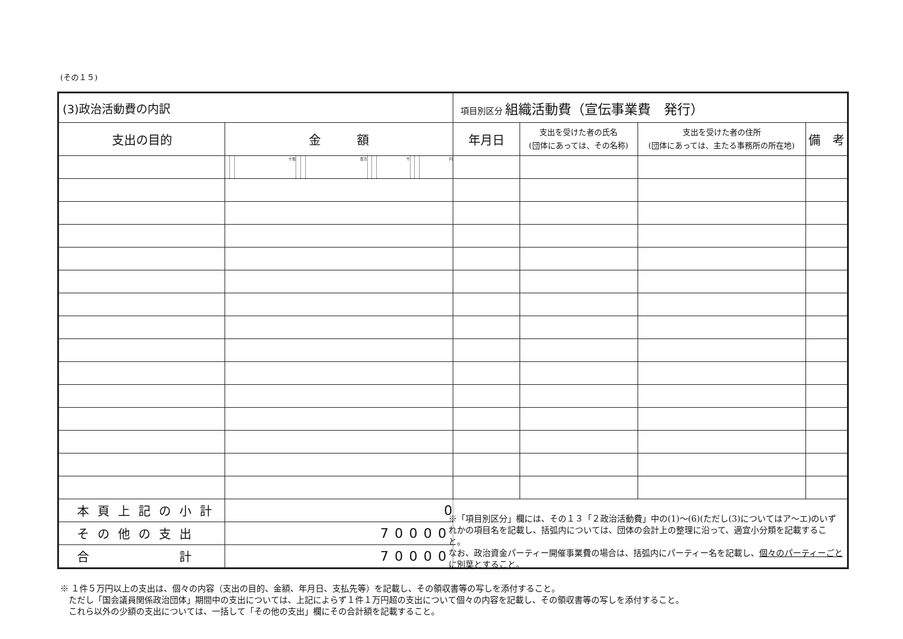(その１５)
| (3)政治活動費の内訳 | | | | | | | | | | | | | 項目別区分 組織活動費（宣伝事業費 発行） | | | |
| 支出の目的 | 金 額 | | | | | | | | | | | | 年月日 | 支出を受けた者の氏名 (団体にあっては、その名称) | 支出を受けた者の住所 (団体にあっては、主たる事務所の所在地) | 備 考 |
| | | | 十億 | | | 百万 | | | 千 | | | 円 | | | | |
| 本頁上記の小計 | 0 | | | | | | | | | | | | | | | |
| その他の支出 | 70000 | | | | | | | | | | | | | | | |
| 合 計 | 70000 | | | | | | | | | | | | | | | |
※「項目別区分」欄には、その１３「２政治活動費」中の(1)～(6)(ただし(3)についてはア～エ)のいずれかの項目名を記載し、括弧内については、団体の会計上の整理に沿って、適宜小分類を記載すること。
なお、政治資金パーティー開催事業費の場合は、括弧内にパーティー名を記載し、個々のパーティーごとに別葉とすること。
※ １件５万円以上の支出は、個々の内容（支出の目的、金額、年月日、支払先等）を記載し、その領収書等の写しを添付すること。
　ただし「国会議員関係政治団体」期間中の支出については、上記によらず１件１万円超の支出について個々の内容を記載し、その領収書等の写しを添付すること。
　これら以外の少額の支出については、一括して「その他の支出」欄にその合計額を記載すること。